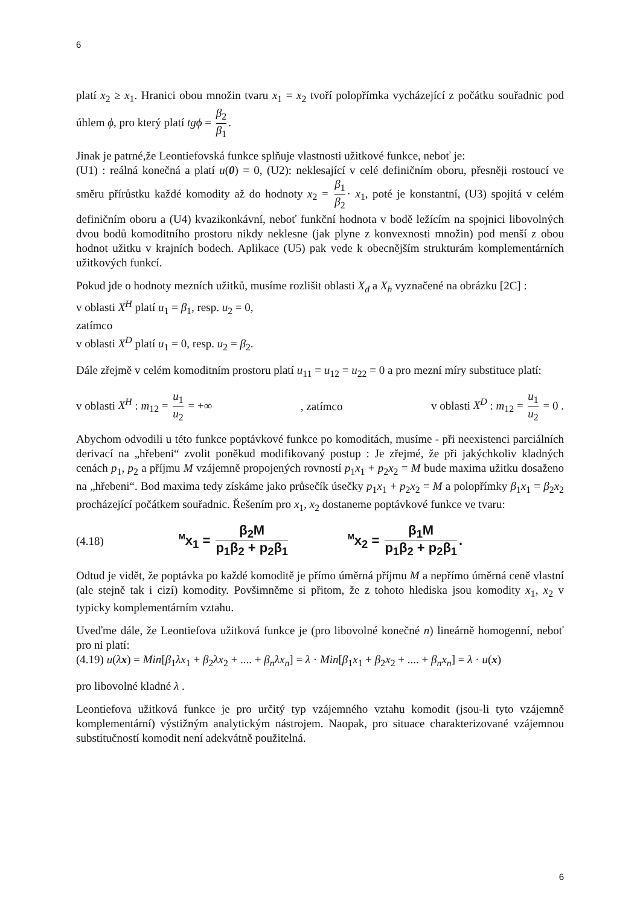6
platí x<sub>2</sub> ≥ x<sub>1</sub>. Hranici obou množin tvaru x<sub>1</sub> = x<sub>2</sub> tvoří polopřímka vycházející z počátku souřadnic pod úhlem ϕ, pro který platí tgϕ = β<sub>2</sub> β<sub>1</sub>.
Jinak je patrné,že Leontiefovská funkce splňuje vlastnosti užitkové funkce, neboť je:
(U1) : reálná konečná a platí u(0) = 0, (U2): neklesající v celé definičním oboru, přesněji rostoucí ve směru přírůstku každé komodity až do hodnoty x<sub>2</sub> = β<sub>1</sub> β<sub>2</sub> · x<sub>1</sub>, poté je konstantní, (U3) spojitá v celém definičním oboru a (U4) kvazikonkávní, neboť funkční hodnota v bodě ležícím na spojnici libovolných dvou bodů komoditního prostoru nikdy neklesne (jak plyne z konvexnosti množin) pod menší z obou hodnot užitku v krajních bodech. Aplikace (U5) pak vede k obecnějším strukturám komplementárních užitkových funkcí.
Pokud jde o hodnoty mezních užitků, musíme rozlišit oblasti X<sub>d</sub> a X<sub>h</sub> vyznačené na obrázku [2C] :
v oblasti X<sup>H</sup> platí u<sub>1</sub> = β<sub>1</sub>, resp. u<sub>2</sub> = 0,
zatímco
v oblasti X<sup>D</sup> platí u<sub>1</sub> = 0, resp. u<sub>2</sub> = β<sub>2</sub>.
Dále zřejmě v celém komoditním prostoru platí u<sub>11</sub> = u<sub>12</sub> = u<sub>22</sub> = 0 a pro mezní míry substituce platí:
v oblasti X<sup>H</sup> : m<sub>12</sub> = u<sub>1</sub> u<sub>2</sub> = +∞, zatímco v oblasti X<sup>D</sup> : m<sub>12</sub> = u<sub>1</sub> u<sub>2</sub> = 0 .
Abychom odvodili u této funkce poptávkové funkce po komoditách, musíme - při neexistenci parciálních derivací na „hřebeni“ zvolit poněkud modifikovaný postup : Je zřejmé, že při jakýchkoliv kladných cenách p<sub>1</sub>, p<sub>2</sub> a příjmu M vzájemně propojených rovností p<sub>1</sub>x<sub>1</sub> + p<sub>2</sub>x<sub>2</sub> = M bude maxima užitku dosaženo na „hřebeni“. Bod maxima tedy získáme jako průsečík úsečky p<sub>1</sub>x<sub>1</sub> + p<sub>2</sub>x<sub>2</sub> = M a polopřímky β<sub>1</sub>x<sub>1</sub> = β<sub>2</sub>x<sub>2</sub> procházející počátkem souřadnic. Řešením pro x<sub>1</sub>, x<sub>2</sub> dostaneme poptávkové funkce ve tvaru:
(4.18) <sup>M</sup>x<sub>1</sub> = β<sub>2</sub>M p<sub>1</sub>β<sub>2</sub> + p<sub>2</sub>β<sub>1</sub> <sup>M</sup>x<sub>2</sub> = β<sub>1</sub>M p<sub>1</sub>β<sub>2</sub> + p<sub>2</sub>β<sub>1</sub>.
Odtud je vidět, že poptávka po každé komoditě je přímo úměrná příjmu M a nepřímo úměrná ceně vlastní (ale stejně tak i cizí) komodity. Povšimněme si přitom, že z tohoto hlediska jsou komodity x<sub>1</sub>, x<sub>2</sub> v typicky komplementárním vztahu.
Uveďme dále, že Leontiefova užitková funkce je (pro libovolné konečné n) lineárně homogenní, neboť pro ni platí:
(4.19) u(λx) = Min[β<sub>1</sub>λx<sub>1</sub> + β<sub>2</sub>λx<sub>2</sub> + .... + β<sub>n</sub>λx<sub>n</sub>] = λ · Min[β<sub>1</sub>x<sub>1</sub> + β<sub>2</sub>x<sub>2</sub> + .... + β<sub>n</sub>x<sub>n</sub>] = λ · u(x)
pro libovolné kladné λ .
Leontiefova užitková funkce je pro určitý typ vzájemného vztahu komodit (jsou-li tyto vzájemně komplementární) výstižným analytickým nástrojem. Naopak, pro situace charakterizované vzájemnou substitučností komodit není adekvátně použitelná.
6